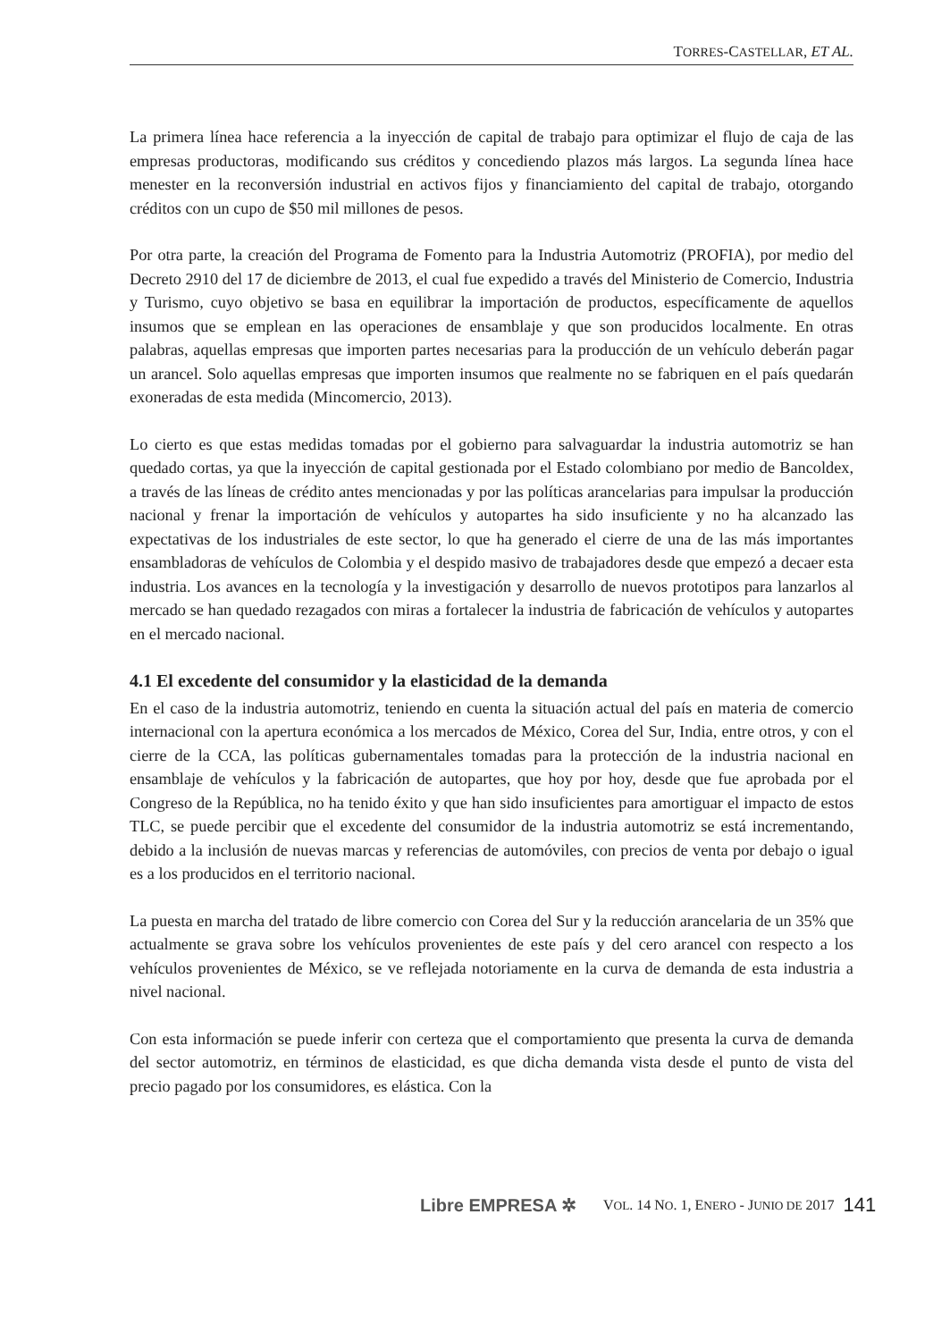TORRES-CASTELLAR, ET AL.
La primera línea hace referencia a la inyección de capital de trabajo para optimizar el flujo de caja de las empresas productoras, modificando sus créditos y concediendo plazos más largos. La segunda línea hace menester en la reconversión industrial en activos fijos y financiamiento del capital de trabajo, otorgando créditos con un cupo de $50 mil millones de pesos.
Por otra parte, la creación del Programa de Fomento para la Industria Automotriz (PROFIA), por medio del Decreto 2910 del 17 de diciembre de 2013, el cual fue expedido a través del Ministerio de Comercio, Industria y Turismo, cuyo objetivo se basa en equilibrar la importación de productos, específicamente de aquellos insumos que se emplean en las operaciones de ensamblaje y que son producidos localmente. En otras palabras, aquellas empresas que importen partes necesarias para la producción de un vehículo deberán pagar un arancel. Solo aquellas empresas que importen insumos que realmente no se fabriquen en el país quedarán exoneradas de esta medida (Mincomercio, 2013).
Lo cierto es que estas medidas tomadas por el gobierno para salvaguardar la industria automotriz se han quedado cortas, ya que la inyección de capital gestionada por el Estado colombiano por medio de Bancoldex, a través de las líneas de crédito antes mencionadas y por las políticas arancelarias para impulsar la producción nacional y frenar la importación de vehículos y autopartes ha sido insuficiente y no ha alcanzado las expectativas de los industriales de este sector, lo que ha generado el cierre de una de las más importantes ensambladoras de vehículos de Colombia y el despido masivo de trabajadores desde que empezó a decaer esta industria. Los avances en la tecnología y la investigación y desarrollo de nuevos prototipos para lanzarlos al mercado se han quedado rezagados con miras a fortalecer la industria de fabricación de vehículos y autopartes en el mercado nacional.
4.1 El excedente del consumidor y la elasticidad de la demanda
En el caso de la industria automotriz, teniendo en cuenta la situación actual del país en materia de comercio internacional con la apertura económica a los mercados de México, Corea del Sur, India, entre otros, y con el cierre de la CCA, las políticas gubernamentales tomadas para la protección de la industria nacional en ensamblaje de vehículos y la fabricación de autopartes, que hoy por hoy, desde que fue aprobada por el Congreso de la República, no ha tenido éxito y que han sido insuficientes para amortiguar el impacto de estos TLC, se puede percibir que el excedente del consumidor de la industria automotriz se está incrementando, debido a la inclusión de nuevas marcas y referencias de automóviles, con precios de venta por debajo o igual es a los producidos en el territorio nacional.
La puesta en marcha del tratado de libre comercio con Corea del Sur y la reducción arancelaria de un 35% que actualmente se grava sobre los vehículos provenientes de este país y del cero arancel con respecto a los vehículos provenientes de México, se ve reflejada notoriamente en la curva de demanda de esta industria a nivel nacional.
Con esta información se puede inferir con certeza que el comportamiento que presenta la curva de demanda del sector automotriz, en términos de elasticidad, es que dicha demanda vista desde el punto de vista del precio pagado por los consumidores, es elástica. Con la
Libre EMPRESA ✲ VOL. 14 NO. 1, ENERO - JUNIO DE 2017 141